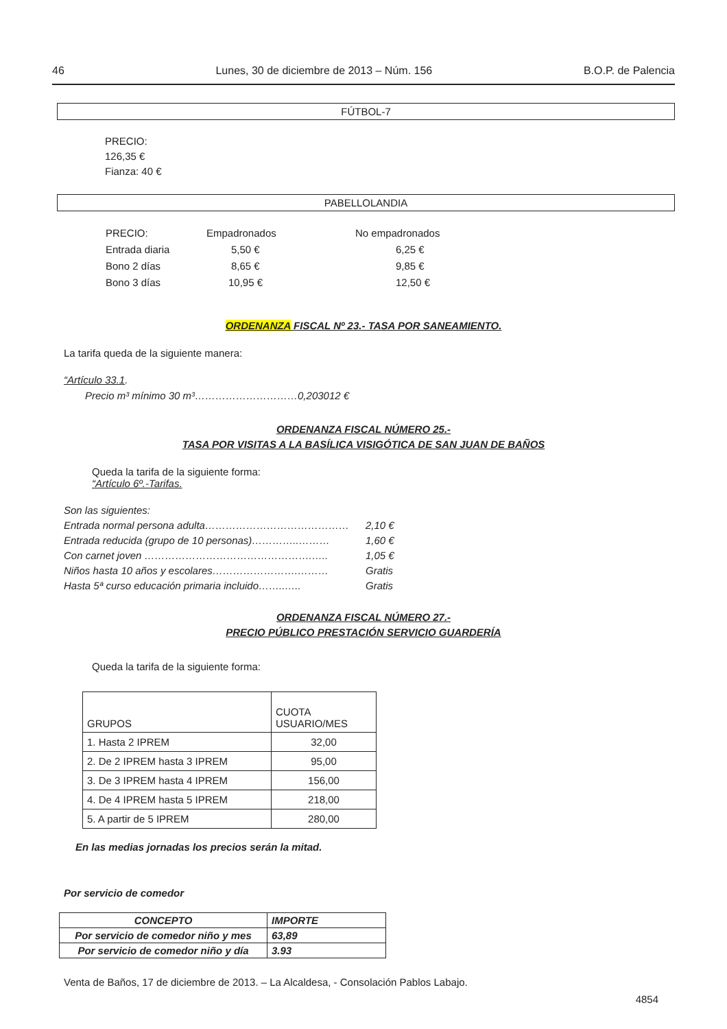46 Lunes, 30 de diciembre de 2013 – Núm. 156 B.O.P. de Palencia
FÚTBOL-7
PRECIO:
126,35 €
Fianza: 40 €
PABELLOLANDIA
| PRECIO: | Empadronados | No empadronados |
| Entrada diaria | 5,50 € | 6,25 € |
| Bono 2 días | 8,65 € | 9,85 € |
| Bono 3 días | 10,95 € | 12,50 € |
ORDENANZA FISCAL Nº 23.- TASA POR SANEAMIENTO.
La tarifa queda de la siguiente manera:
“Artículo 33.1.
Precio m³ mínimo 30 m³…………………………0,203012 €
ORDENANZA FISCAL NÚMERO 25.-
TASA POR VISITAS A LA BASÍLICA VISIGÓTICA DE SAN JUAN DE BAÑOS
Queda la tarifa de la siguiente forma:
“Artículo 6º.-Tarifas.
Son las siguientes:
Entrada normal persona adulta…………………………………… 2,10 €
Entrada reducida (grupo de 10 personas)…………..……… 1,60 €
Con carnet joven ………………………………………….….. 1,05 €
Niños hasta 10 años y escolares…………………….……… Gratis
Hasta 5ª curso educación primaria incluido……..….. Gratis
ORDENANZA FISCAL NÚMERO 27.-
PRECIO PÚBLICO PRESTACIÓN SERVICIO GUARDERÍA
Queda la tarifa de la siguiente forma:
| GRUPOS | CUOTA USUARIO/MES |
| 1. Hasta 2 IPREM | 32,00 |
| 2. De 2 IPREM hasta 3 IPREM | 95,00 |
| 3. De 3 IPREM hasta 4 IPREM | 156,00 |
| 4. De 4 IPREM hasta 5 IPREM | 218,00 |
| 5. A partir de 5 IPREM | 280,00 |
En las medias jornadas los precios serán la mitad.
Por servicio de comedor
| CONCEPTO | IMPORTE |
| Por servicio de comedor niño y mes | 63,89 |
| Por servicio de comedor niño y día | 3.93 |
Venta de Baños, 17 de diciembre de 2013. – La Alcaldesa, - Consolación Pablos Labajo.
4854